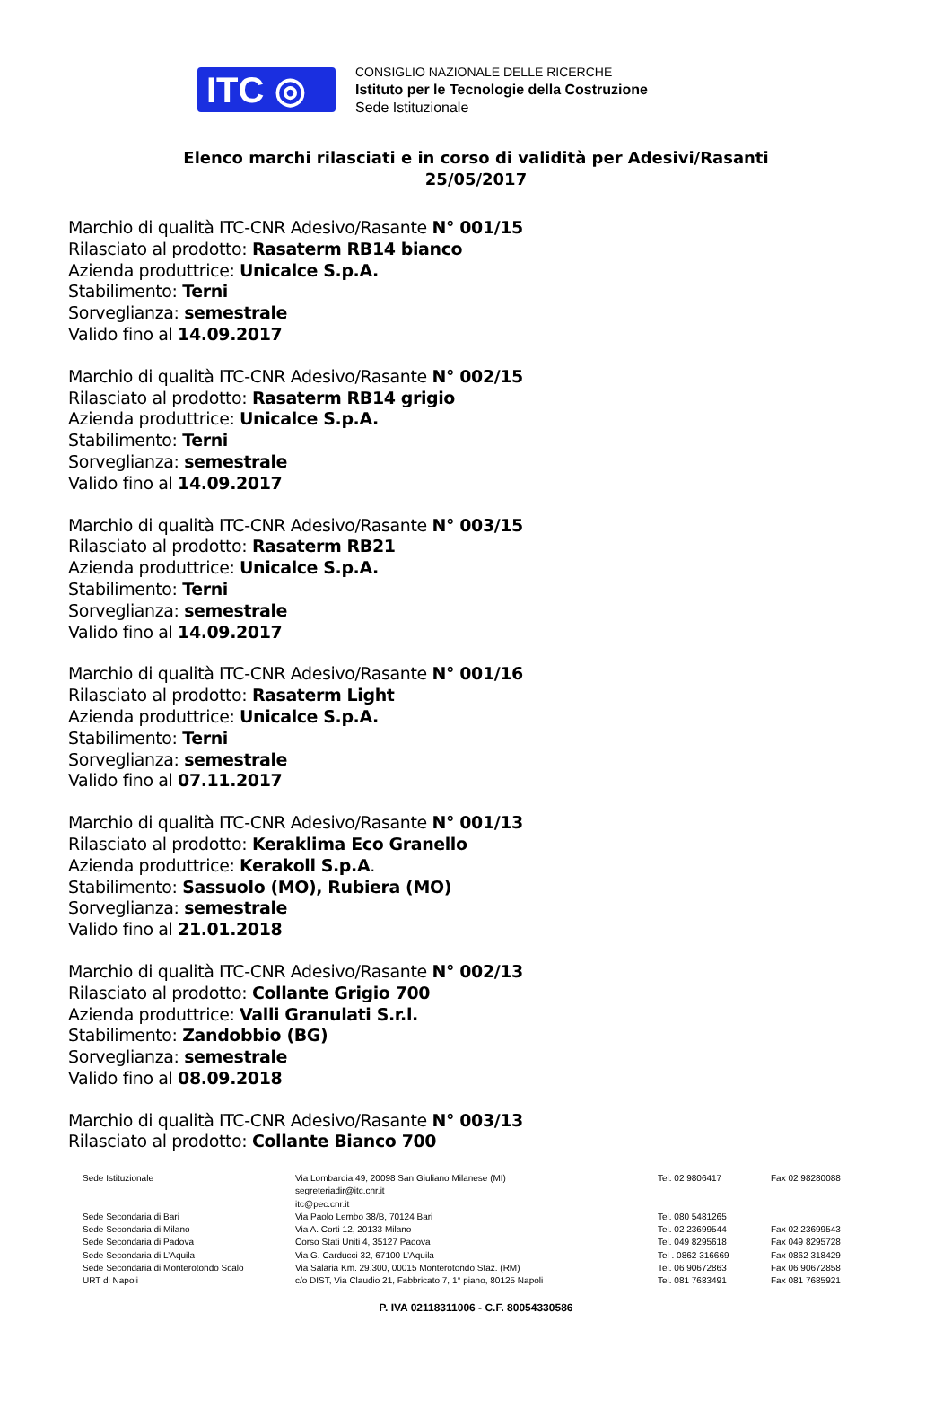ITC ◎
CONSIGLIO NAZIONALE DELLE RICERCHE
Istituto per le Tecnologie della Costruzione
Sede Istituzionale
Elenco marchi rilasciati e in corso di validità per Adesivi/Rasanti
25/05/2017
Marchio di qualità ITC-CNR Adesivo/Rasante N° 001/15
Rilasciato al prodotto: Rasaterm RB14 bianco
Azienda produttrice: Unicalce S.p.A.
Stabilimento: Terni
Sorveglianza: semestrale
Valido fino al 14.09.2017
Marchio di qualità ITC-CNR Adesivo/Rasante N° 002/15
Rilasciato al prodotto: Rasaterm RB14 grigio
Azienda produttrice: Unicalce S.p.A.
Stabilimento: Terni
Sorveglianza: semestrale
Valido fino al 14.09.2017
Marchio di qualità ITC-CNR Adesivo/Rasante N° 003/15
Rilasciato al prodotto: Rasaterm RB21
Azienda produttrice: Unicalce S.p.A.
Stabilimento: Terni
Sorveglianza: semestrale
Valido fino al 14.09.2017
Marchio di qualità ITC-CNR Adesivo/Rasante N° 001/16
Rilasciato al prodotto: Rasaterm Light
Azienda produttrice: Unicalce S.p.A.
Stabilimento: Terni
Sorveglianza: semestrale
Valido fino al 07.11.2017
Marchio di qualità ITC-CNR Adesivo/Rasante N° 001/13
Rilasciato al prodotto: Keraklima Eco Granello
Azienda produttrice: Kerakoll S.p.A.
Stabilimento: Sassuolo (MO), Rubiera (MO)
Sorveglianza: semestrale
Valido fino al 21.01.2018
Marchio di qualità ITC-CNR Adesivo/Rasante N° 002/13
Rilasciato al prodotto: Collante Grigio 700
Azienda produttrice: Valli Granulati S.r.l.
Stabilimento: Zandobbio (BG)
Sorveglianza: semestrale
Valido fino al 08.09.2018
Marchio di qualità ITC-CNR Adesivo/Rasante N° 003/13
Rilasciato al prodotto: Collante Bianco 700
| Sede Istituzionale | Via Lombardia 49, 20098 San Giuliano Milanese (MI) segreteriadir@itc.cnr.it itc@pec.cnr.it | Tel. 02 9806417 | Fax 02 98280088 |
| Sede Secondaria di Bari | Via Paolo Lembo 38/B, 70124 Bari | Tel. 080 5481265 | |
| Sede Secondaria di Milano | Via A. Corti 12, 20133 Milano | Tel. 02 23699544 | Fax 02 23699543 |
| Sede Secondaria di Padova | Corso Stati Uniti 4, 35127 Padova | Tel. 049 8295618 | Fax 049 8295728 |
| Sede Secondaria di L’Aquila | Via G. Carducci 32, 67100 L’Aquila | Tel . 0862 316669 | Fax 0862 318429 |
| Sede Secondaria di Monterotondo Scalo | Via Salaria Km. 29.300, 00015 Monterotondo Staz. (RM) | Tel. 06 90672863 | Fax 06 90672858 |
| URT di Napoli | c/o DIST, Via Claudio 21, Fabbricato 7, 1° piano, 80125 Napoli | Tel. 081 7683491 | Fax 081 7685921 |
P. IVA 02118311006 - C.F. 80054330586